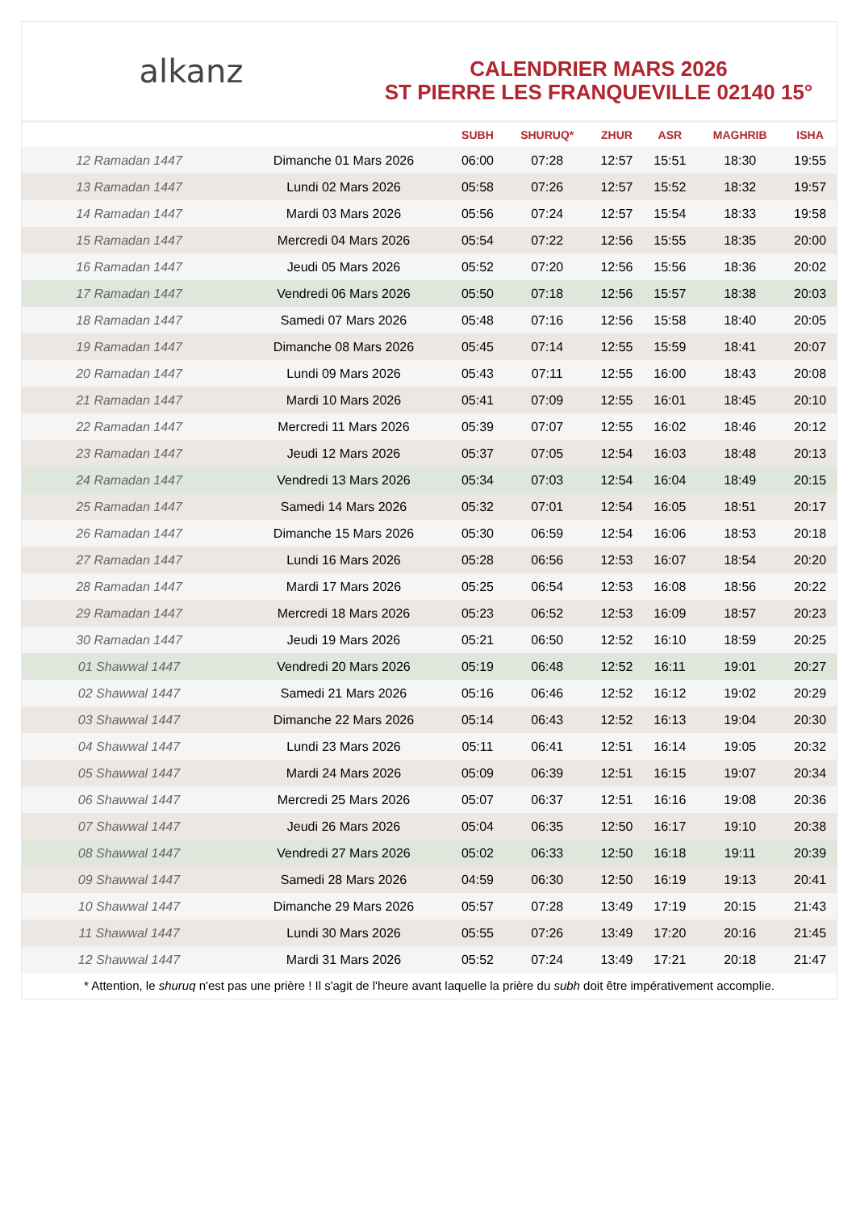alkanz
CALENDRIER MARS 2026
ST PIERRE LES FRANQUEVILLE 02140 15°
| | | SUBH | SHURUQ* | ZHUR | ASR | MAGHRIB | ISHA |
| --- | --- | --- | --- | --- | --- | --- | --- |
| 12 Ramadan 1447 | Dimanche 01 Mars 2026 | 06:00 | 07:28 | 12:57 | 15:51 | 18:30 | 19:55 |
| 13 Ramadan 1447 | Lundi 02 Mars 2026 | 05:58 | 07:26 | 12:57 | 15:52 | 18:32 | 19:57 |
| 14 Ramadan 1447 | Mardi 03 Mars 2026 | 05:56 | 07:24 | 12:57 | 15:54 | 18:33 | 19:58 |
| 15 Ramadan 1447 | Mercredi 04 Mars 2026 | 05:54 | 07:22 | 12:56 | 15:55 | 18:35 | 20:00 |
| 16 Ramadan 1447 | Jeudi 05 Mars 2026 | 05:52 | 07:20 | 12:56 | 15:56 | 18:36 | 20:02 |
| 17 Ramadan 1447 | Vendredi 06 Mars 2026 | 05:50 | 07:18 | 12:56 | 15:57 | 18:38 | 20:03 |
| 18 Ramadan 1447 | Samedi 07 Mars 2026 | 05:48 | 07:16 | 12:56 | 15:58 | 18:40 | 20:05 |
| 19 Ramadan 1447 | Dimanche 08 Mars 2026 | 05:45 | 07:14 | 12:55 | 15:59 | 18:41 | 20:07 |
| 20 Ramadan 1447 | Lundi 09 Mars 2026 | 05:43 | 07:11 | 12:55 | 16:00 | 18:43 | 20:08 |
| 21 Ramadan 1447 | Mardi 10 Mars 2026 | 05:41 | 07:09 | 12:55 | 16:01 | 18:45 | 20:10 |
| 22 Ramadan 1447 | Mercredi 11 Mars 2026 | 05:39 | 07:07 | 12:55 | 16:02 | 18:46 | 20:12 |
| 23 Ramadan 1447 | Jeudi 12 Mars 2026 | 05:37 | 07:05 | 12:54 | 16:03 | 18:48 | 20:13 |
| 24 Ramadan 1447 | Vendredi 13 Mars 2026 | 05:34 | 07:03 | 12:54 | 16:04 | 18:49 | 20:15 |
| 25 Ramadan 1447 | Samedi 14 Mars 2026 | 05:32 | 07:01 | 12:54 | 16:05 | 18:51 | 20:17 |
| 26 Ramadan 1447 | Dimanche 15 Mars 2026 | 05:30 | 06:59 | 12:54 | 16:06 | 18:53 | 20:18 |
| 27 Ramadan 1447 | Lundi 16 Mars 2026 | 05:28 | 06:56 | 12:53 | 16:07 | 18:54 | 20:20 |
| 28 Ramadan 1447 | Mardi 17 Mars 2026 | 05:25 | 06:54 | 12:53 | 16:08 | 18:56 | 20:22 |
| 29 Ramadan 1447 | Mercredi 18 Mars 2026 | 05:23 | 06:52 | 12:53 | 16:09 | 18:57 | 20:23 |
| 30 Ramadan 1447 | Jeudi 19 Mars 2026 | 05:21 | 06:50 | 12:52 | 16:10 | 18:59 | 20:25 |
| 01 Shawwal 1447 | Vendredi 20 Mars 2026 | 05:19 | 06:48 | 12:52 | 16:11 | 19:01 | 20:27 |
| 02 Shawwal 1447 | Samedi 21 Mars 2026 | 05:16 | 06:46 | 12:52 | 16:12 | 19:02 | 20:29 |
| 03 Shawwal 1447 | Dimanche 22 Mars 2026 | 05:14 | 06:43 | 12:52 | 16:13 | 19:04 | 20:30 |
| 04 Shawwal 1447 | Lundi 23 Mars 2026 | 05:11 | 06:41 | 12:51 | 16:14 | 19:05 | 20:32 |
| 05 Shawwal 1447 | Mardi 24 Mars 2026 | 05:09 | 06:39 | 12:51 | 16:15 | 19:07 | 20:34 |
| 06 Shawwal 1447 | Mercredi 25 Mars 2026 | 05:07 | 06:37 | 12:51 | 16:16 | 19:08 | 20:36 |
| 07 Shawwal 1447 | Jeudi 26 Mars 2026 | 05:04 | 06:35 | 12:50 | 16:17 | 19:10 | 20:38 |
| 08 Shawwal 1447 | Vendredi 27 Mars 2026 | 05:02 | 06:33 | 12:50 | 16:18 | 19:11 | 20:39 |
| 09 Shawwal 1447 | Samedi 28 Mars 2026 | 04:59 | 06:30 | 12:50 | 16:19 | 19:13 | 20:41 |
| 10 Shawwal 1447 | Dimanche 29 Mars 2026 | 05:57 | 07:28 | 13:49 | 17:19 | 20:15 | 21:43 |
| 11 Shawwal 1447 | Lundi 30 Mars 2026 | 05:55 | 07:26 | 13:49 | 17:20 | 20:16 | 21:45 |
| 12 Shawwal 1447 | Mardi 31 Mars 2026 | 05:52 | 07:24 | 13:49 | 17:21 | 20:18 | 21:47 |
* Attention, le shuruq n'est pas une prière ! Il s'agit de l'heure avant laquelle la prière du subh doit être impérativement accomplie.